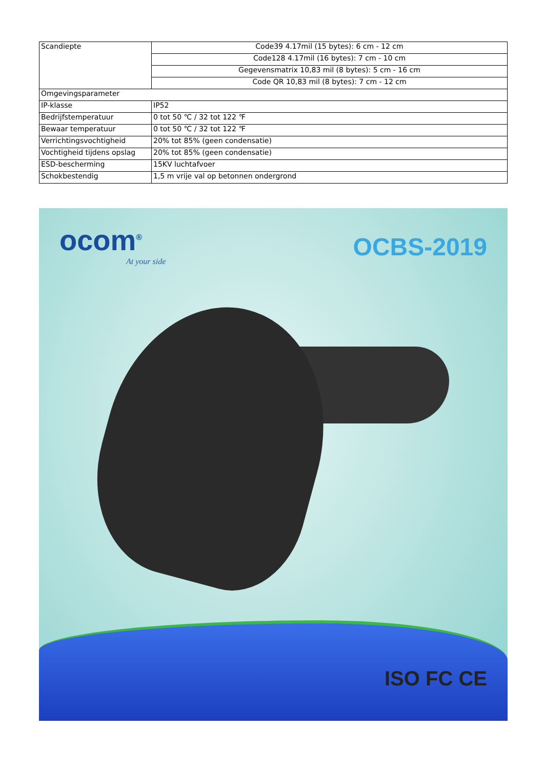| Scandiepte | Code39 4.17mil (15 bytes): 6 cm - 12 cm |
| | Code128 4.17mil (16 bytes): 7 cm - 10 cm |
| | Gegevensmatrix 10,83 mil (8 bytes): 5 cm - 16 cm |
| | Code QR 10,83 mil (8 bytes): 7 cm - 12 cm |
| Omgevingsparameter | |
| IP-klasse | IP52 |
| Bedrijfstemperatuur | 0 tot 50 ℃ / 32 tot 122 ℉ |
| Bewaar temperatuur | 0 tot 50 ℃ / 32 tot 122 ℉ |
| Verrichtingsvochtigheid | 20% tot 85% (geen condensatie) |
| Vochtigheid tijdens opslag | 20% tot 85% (geen condensatie) |
| ESD-bescherming | 15KV luchtafvoer |
| Schokbestendig | 1,5 m vrije val op betonnen ondergrond |
ocom<sup>®</sup>
At your side
OCBS-2019
ISO FC CE